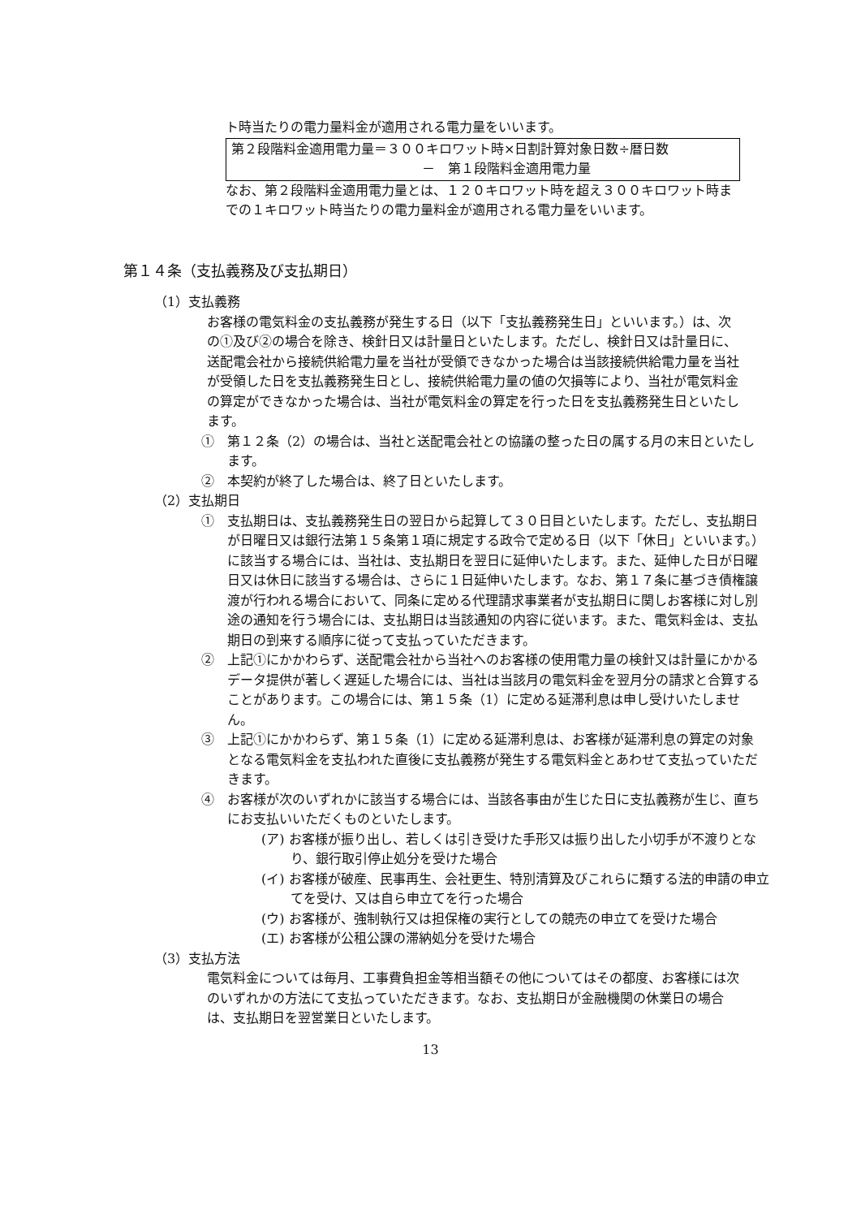ト時当たりの電力量料金が適用される電力量をいいます。
第２段階料金適用電力量＝３００キロワット時×日割計算対象日数÷暦日数
－　第１段階料金適用電力量
なお、第２段階料金適用電力量とは、１２０キロワット時を超え３００キロワット時までの１キロワット時当たりの電力量料金が適用される電力量をいいます。
第１４条（支払義務及び支払期日）
（1）支払義務
お客様の電気料金の支払義務が発生する日（以下「支払義務発生日」といいます。）は、次の①及び②の場合を除き、検針日又は計量日といたします。ただし、検針日又は計量日に、送配電会社から接続供給電力量を当社が受領できなかった場合は当該接続供給電力量を当社が受領した日を支払義務発生日とし、接続供給電力量の値の欠損等により、当社が電気料金の算定ができなかった場合は、当社が電気料金の算定を行った日を支払義務発生日といたします。
①　第１２条（2）の場合は、当社と送配電会社との協議の整った日の属する月の末日といたします。
②　本契約が終了した場合は、終了日といたします。
（2）支払期日
①　支払期日は、支払義務発生日の翌日から起算して３０日目といたします。ただし、支払期日が日曜日又は銀行法第１５条第１項に規定する政令で定める日（以下「休日」といいます。）に該当する場合には、当社は、支払期日を翌日に延伸いたします。また、延伸した日が日曜日又は休日に該当する場合は、さらに１日延伸いたします。なお、第１７条に基づき債権譲渡が行われる場合において、同条に定める代理請求事業者が支払期日に関しお客様に対し別途の通知を行う場合には、支払期日は当該通知の内容に従います。また、電気料金は、支払期日の到来する順序に従って支払っていただきます。
②　上記①にかかわらず、送配電会社から当社へのお客様の使用電力量の検針又は計量にかかるデータ提供が著しく遅延した場合には、当社は当該月の電気料金を翌月分の請求と合算することがあります。この場合には、第１５条（1）に定める延滞利息は申し受けいたしません。
③　上記①にかかわらず、第１５条（1）に定める延滞利息は、お客様が延滞利息の算定の対象となる電気料金を支払われた直後に支払義務が発生する電気料金とあわせて支払っていただきます。
④　お客様が次のいずれかに該当する場合には、当該各事由が生じた日に支払義務が生じ、直ちにお支払いいただくものといたします。
(ア) お客様が振り出し、若しくは引き受けた手形又は振り出した小切手が不渡りとなり、銀行取引停止処分を受けた場合
(イ) お客様が破産、民事再生、会社更生、特別清算及びこれらに類する法的申請の申立てを受け、又は自ら申立てを行った場合
(ウ) お客様が、強制執行又は担保権の実行としての競売の申立てを受けた場合
(エ) お客様が公租公課の滞納処分を受けた場合
（3）支払方法
電気料金については毎月、工事費負担金等相当額その他についてはその都度、お客様には次のいずれかの方法にて支払っていただきます。なお、支払期日が金融機関の休業日の場合は、支払期日を翌営業日といたします。
13